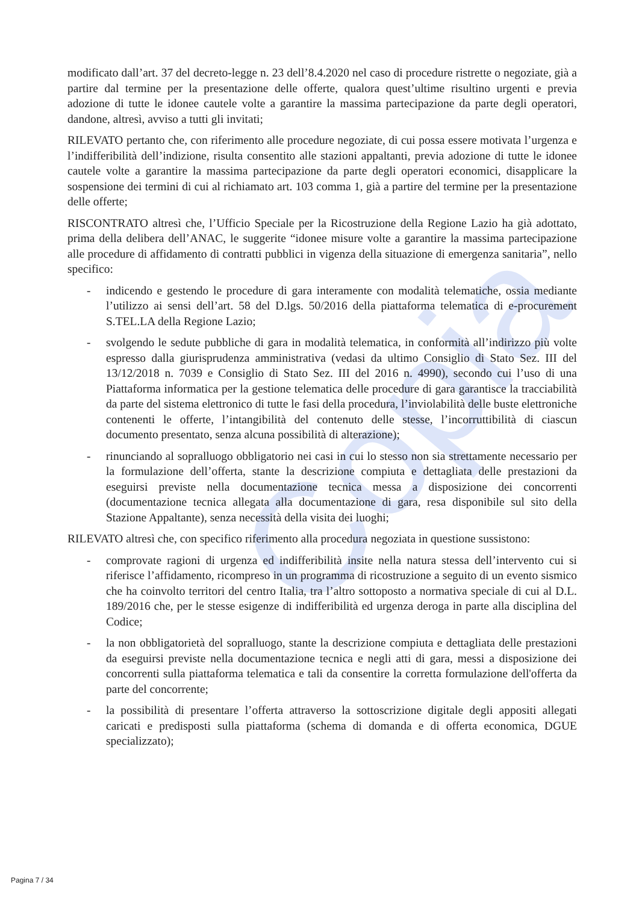Copia
modificato dall’art. 37 del decreto-legge n. 23 dell’8.4.2020 nel caso di procedure ristrette o negoziate, già a partire dal termine per la presentazione delle offerte, qualora quest’ultime risultino urgenti e previa adozione di tutte le idonee cautele volte a garantire la massima partecipazione da parte degli operatori, dandone, altresì, avviso a tutti gli invitati;
RILEVATO pertanto che, con riferimento alle procedure negoziate, di cui possa essere motivata l’urgenza e l’indifferibilità dell’indizione, risulta consentito alle stazioni appaltanti, previa adozione di tutte le idonee cautele volte a garantire la massima partecipazione da parte degli operatori economici, disapplicare la sospensione dei termini di cui al richiamato art. 103 comma 1, già a partire del termine per la presentazione delle offerte;
RISCONTRATO altresì che, l’Ufficio Speciale per la Ricostruzione della Regione Lazio ha già adottato, prima della delibera dell’ANAC, le suggerite “idonee misure volte a garantire la massima partecipazione alle procedure di affidamento di contratti pubblici in vigenza della situazione di emergenza sanitaria”, nello specifico:
- indicendo e gestendo le procedure di gara interamente con modalità telematiche, ossia mediante l’utilizzo ai sensi dell’art. 58 del D.lgs. 50/2016 della piattaforma telematica di e-procurement S.TEL.LA della Regione Lazio;
- svolgendo le sedute pubbliche di gara in modalità telematica, in conformità all’indirizzo più volte espresso dalla giurisprudenza amministrativa (vedasi da ultimo Consiglio di Stato Sez. III del 13/12/2018 n. 7039 e Consiglio di Stato Sez. III del 2016 n. 4990), secondo cui l’uso di una Piattaforma informatica per la gestione telematica delle procedure di gara garantisce la tracciabilità da parte del sistema elettronico di tutte le fasi della procedura, l’inviolabilità delle buste elettroniche contenenti le offerte, l’intangibilità del contenuto delle stesse, l’incorruttibilità di ciascun documento presentato, senza alcuna possibilità di alterazione);
- rinunciando al sopralluogo obbligatorio nei casi in cui lo stesso non sia strettamente necessario per la formulazione dell’offerta, stante la descrizione compiuta e dettagliata delle prestazioni da eseguirsi previste nella documentazione tecnica messa a disposizione dei concorrenti (documentazione tecnica allegata alla documentazione di gara, resa disponibile sul sito della Stazione Appaltante), senza necessità della visita dei luoghi;
RILEVATO altresì che, con specifico riferimento alla procedura negoziata in questione sussistono:
- comprovate ragioni di urgenza ed indifferibilità insite nella natura stessa dell’intervento cui si riferisce l’affidamento, ricompreso in un programma di ricostruzione a seguito di un evento sismico che ha coinvolto territori del centro Italia, tra l’altro sottoposto a normativa speciale di cui al D.L. 189/2016 che, per le stesse esigenze di indifferibilità ed urgenza deroga in parte alla disciplina del Codice;
- la non obbligatorietà del sopralluogo, stante la descrizione compiuta e dettagliata delle prestazioni da eseguirsi previste nella documentazione tecnica e negli atti di gara, messi a disposizione dei concorrenti sulla piattaforma telematica e tali da consentire la corretta formulazione dell'offerta da parte del concorrente;
- la possibilità di presentare l’offerta attraverso la sottoscrizione digitale degli appositi allegati caricati e predisposti sulla piattaforma (schema di domanda e di offerta economica, DGUE specializzato);
Pagina 7 / 34